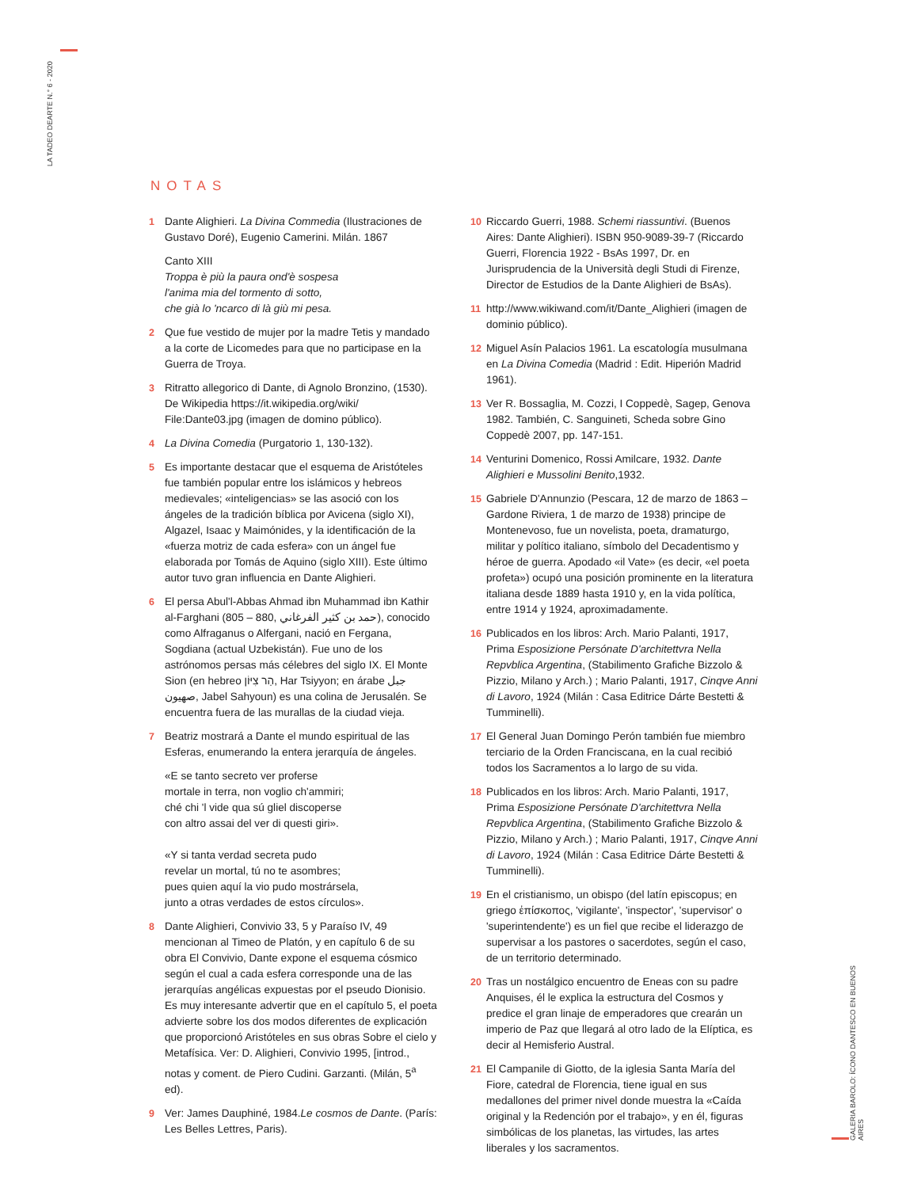LA TADEO DEARTE N.° 6 - 2020
GALERIA BAROLO: ÍCONO DANTESCO EN BUENOS AIRES
NOTAS
1 Dante Alighieri. La Divina Commedia (Ilustraciones de Gustavo Doré), Eugenio Camerini. Milán. 1867
Canto XIII
Troppa è più la paura ond'è sospesa
l'anima mia del tormento di sotto,
che già lo 'ncarco di là giù mi pesa.
2 Que fue vestido de mujer por la madre Tetis y mandado a la corte de Licomedes para que no participase en la Guerra de Troya.
3 Ritratto allegorico di Dante, di Agnolo Bronzino, (1530). De Wikipedia https://it.wikipedia.org/wiki/ File:Dante03.jpg (imagen de domino público).
4 La Divina Comedia (Purgatorio 1, 130-132).
5 Es importante destacar que el esquema de Aristóteles fue también popular entre los islámicos y hebreos medievales; «inteligencias» se las asoció con los ángeles de la tradición bíblica por Avicena (siglo XI), Algazel, Isaac y Maimónides, y la identificación de la «fuerza motriz de cada esfera» con un ángel fue elaborada por Tomás de Aquino (siglo XIII). Este último autor tuvo gran influencia en Dante Alighieri.
6 El persa Abul'l-Abbas Ahmad ibn Muhammad ibn Kathir al-Farghani (805 – 880, حمد بن كثير الفرغاني), conocido como Alfraganus o Alfergani, nació en Fergana, Sogdiana (actual Uzbekistán). Fue uno de los astrónomos persas más célebres del siglo IX. El Monte Sion (en hebreo הַר צִיּוֹן, Har Tsiyyon; en árabe جبل صهيون, Jabel Sahyoun) es una colina de Jerusalén. Se encuentra fuera de las murallas de la ciudad vieja.
7 Beatriz mostrará a Dante el mundo espiritual de las Esferas, enumerando la entera jerarquía de ángeles.
«E se tanto secreto ver proferse
mortale in terra, non voglio ch'ammiri;
ché chi 'l vide qua sú gliel discoperse
con altro assai del ver di questi giri».
«Y si tanta verdad secreta pudo
revelar un mortal, tú no te asombres;
pues quien aquí la vio pudo mostrársela,
junto a otras verdades de estos círculos».
8 Dante Alighieri, Convivio 33, 5 y Paraíso IV, 49 mencionan al Timeo de Platón, y en capítulo 6 de su obra El Convivio, Dante expone el esquema cósmico según el cual a cada esfera corresponde una de las jerarquías angélicas expuestas por el pseudo Dionisio. Es muy interesante advertir que en el capítulo 5, el poeta advierte sobre los dos modos diferentes de explicación que proporcionó Aristóteles en sus obras Sobre el cielo y Metafísica. Ver: D. Alighieri, Convivio 1995, [introd., notas y coment. de Piero Cudini. Garzanti. (Milán, 5<sup>a</sup> ed).
9 Ver: James Dauphiné, 1984.Le cosmos de Dante. (París: Les Belles Lettres, Paris).
10 Riccardo Guerri, 1988. Schemi riassuntivi. (Buenos Aires: Dante Alighieri). ISBN 950-9089-39-7 (Riccardo Guerri, Florencia 1922 - BsAs 1997, Dr. en Jurisprudencia de la Università degli Studi di Firenze, Director de Estudios de la Dante Alighieri de BsAs).
11 http://www.wikiwand.com/it/Dante_Alighieri (imagen de dominio público).
12 Miguel Asín Palacios 1961. La escatología musulmana en La Divina Comedia (Madrid : Edit. Hiperión Madrid 1961).
13 Ver R. Bossaglia, M. Cozzi, I Coppedè, Sagep, Genova 1982. También, C. Sanguineti, Scheda sobre Gino Coppedè 2007, pp. 147-151.
14 Venturini Domenico, Rossi Amilcare, 1932. Dante Alighieri e Mussolini Benito,1932.
15 Gabriele D'Annunzio (Pescara, 12 de marzo de 1863 – Gardone Riviera, 1 de marzo de 1938) principe de Montenevoso, fue un novelista, poeta, dramaturgo, militar y político italiano, símbolo del Decadentismo y héroe de guerra. Apodado «il Vate» (es decir, «el poeta profeta») ocupó una posición prominente en la literatura italiana desde 1889 hasta 1910 y, en la vida política, entre 1914 y 1924, aproximadamente.
16 Publicados en los libros: Arch. Mario Palanti, 1917, Prima Esposizione Persónate D'architettvra Nella Repvblica Argentina, (Stabilimento Grafiche Bizzolo & Pizzio, Milano y Arch.) ; Mario Palanti, 1917, Cinqve Anni di Lavoro, 1924 (Milán : Casa Editrice Dárte Bestetti & Tumminelli).
17 El General Juan Domingo Perón también fue miembro terciario de la Orden Franciscana, en la cual recibió todos los Sacramentos a lo largo de su vida.
18 Publicados en los libros: Arch. Mario Palanti, 1917, Prima Esposizione Persónate D'architettvra Nella Repvblica Argentina, (Stabilimento Grafiche Bizzolo & Pizzio, Milano y Arch.) ; Mario Palanti, 1917, Cinqve Anni di Lavoro, 1924 (Milán : Casa Editrice Dárte Bestetti & Tumminelli).
19 En el cristianismo, un obispo (del latín episcopus; en griego ἐπίσκοπος, 'vigilante', 'inspector', 'supervisor' o 'superintendente') es un fiel que recibe el liderazgo de supervisar a los pastores o sacerdotes, según el caso, de un territorio determinado.
20 Tras un nostálgico encuentro de Eneas con su padre Anquises, él le explica la estructura del Cosmos y predice el gran linaje de emperadores que crearán un imperio de Paz que llegará al otro lado de la Elíptica, es decir al Hemisferio Austral.
21 El Campanile di Giotto, de la iglesia Santa María del Fiore, catedral de Florencia, tiene igual en sus medallones del primer nivel donde muestra la «Caída original y la Redención por el trabajo», y en él, figuras simbólicas de los planetas, las virtudes, las artes liberales y los sacramentos.